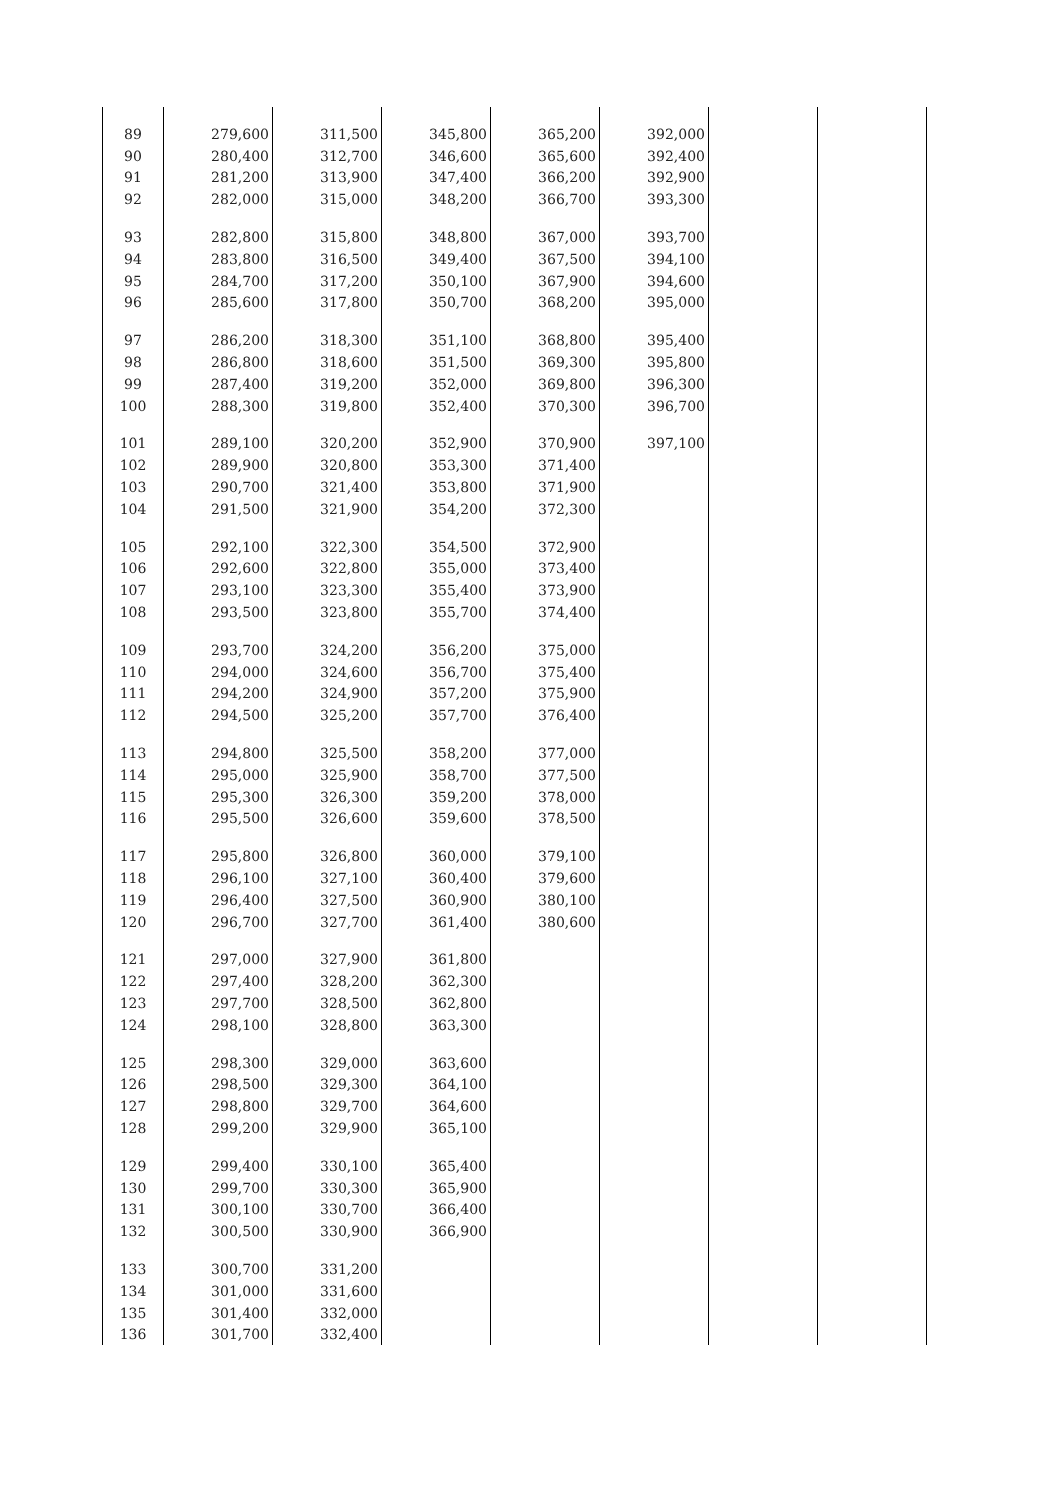| 89 | 279,600 | 311,500 | 345,800 | 365,200 | 392,000 | | |
| 90 | 280,400 | 312,700 | 346,600 | 365,600 | 392,400 | | |
| 91 | 281,200 | 313,900 | 347,400 | 366,200 | 392,900 | | |
| 92 | 282,000 | 315,000 | 348,200 | 366,700 | 393,300 | | |
| 93 | 282,800 | 315,800 | 348,800 | 367,000 | 393,700 | | |
| 94 | 283,800 | 316,500 | 349,400 | 367,500 | 394,100 | | |
| 95 | 284,700 | 317,200 | 350,100 | 367,900 | 394,600 | | |
| 96 | 285,600 | 317,800 | 350,700 | 368,200 | 395,000 | | |
| 97 | 286,200 | 318,300 | 351,100 | 368,800 | 395,400 | | |
| 98 | 286,800 | 318,600 | 351,500 | 369,300 | 395,800 | | |
| 99 | 287,400 | 319,200 | 352,000 | 369,800 | 396,300 | | |
| 100 | 288,300 | 319,800 | 352,400 | 370,300 | 396,700 | | |
| 101 | 289,100 | 320,200 | 352,900 | 370,900 | 397,100 | | |
| 102 | 289,900 | 320,800 | 353,300 | 371,400 | | | |
| 103 | 290,700 | 321,400 | 353,800 | 371,900 | | | |
| 104 | 291,500 | 321,900 | 354,200 | 372,300 | | | |
| 105 | 292,100 | 322,300 | 354,500 | 372,900 | | | |
| 106 | 292,600 | 322,800 | 355,000 | 373,400 | | | |
| 107 | 293,100 | 323,300 | 355,400 | 373,900 | | | |
| 108 | 293,500 | 323,800 | 355,700 | 374,400 | | | |
| 109 | 293,700 | 324,200 | 356,200 | 375,000 | | | |
| 110 | 294,000 | 324,600 | 356,700 | 375,400 | | | |
| 111 | 294,200 | 324,900 | 357,200 | 375,900 | | | |
| 112 | 294,500 | 325,200 | 357,700 | 376,400 | | | |
| 113 | 294,800 | 325,500 | 358,200 | 377,000 | | | |
| 114 | 295,000 | 325,900 | 358,700 | 377,500 | | | |
| 115 | 295,300 | 326,300 | 359,200 | 378,000 | | | |
| 116 | 295,500 | 326,600 | 359,600 | 378,500 | | | |
| 117 | 295,800 | 326,800 | 360,000 | 379,100 | | | |
| 118 | 296,100 | 327,100 | 360,400 | 379,600 | | | |
| 119 | 296,400 | 327,500 | 360,900 | 380,100 | | | |
| 120 | 296,700 | 327,700 | 361,400 | 380,600 | | | |
| 121 | 297,000 | 327,900 | 361,800 | | | | |
| 122 | 297,400 | 328,200 | 362,300 | | | | |
| 123 | 297,700 | 328,500 | 362,800 | | | | |
| 124 | 298,100 | 328,800 | 363,300 | | | | |
| 125 | 298,300 | 329,000 | 363,600 | | | | |
| 126 | 298,500 | 329,300 | 364,100 | | | | |
| 127 | 298,800 | 329,700 | 364,600 | | | | |
| 128 | 299,200 | 329,900 | 365,100 | | | | |
| 129 | 299,400 | 330,100 | 365,400 | | | | |
| 130 | 299,700 | 330,300 | 365,900 | | | | |
| 131 | 300,100 | 330,700 | 366,400 | | | | |
| 132 | 300,500 | 330,900 | 366,900 | | | | |
| 133 | 300,700 | 331,200 | | | | | |
| 134 | 301,000 | 331,600 | | | | | |
| 135 | 301,400 | 332,000 | | | | | |
| 136 | 301,700 | 332,400 | | | | | |